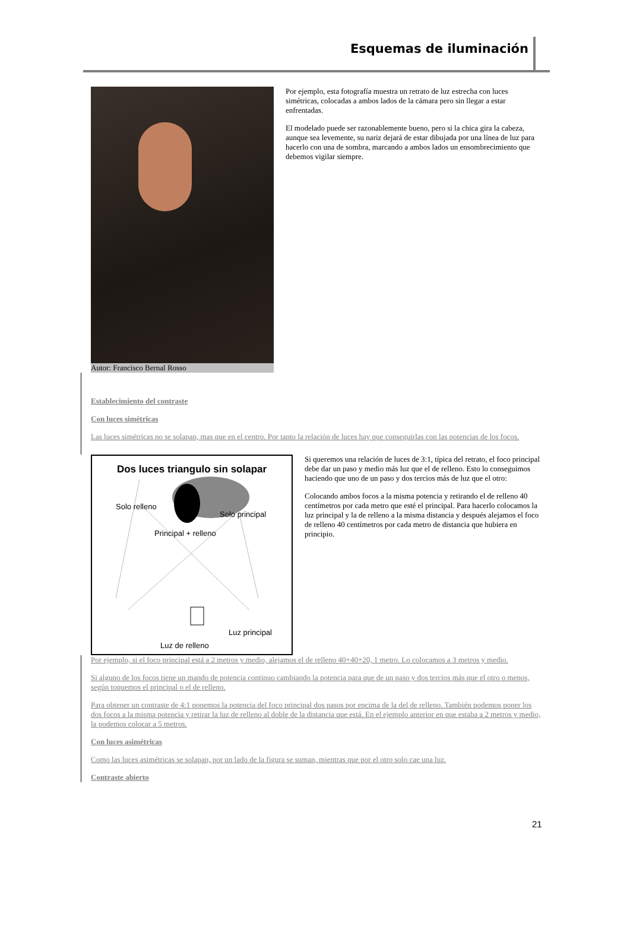Esquemas de iluminación
Autor: Francisco Bernal Rosso Por ejemplo, esta fotografía muestra un retrato de luz estrecha con luces simétricas, colocadas a ambos lados de la cámara pero sin llegar a estar enfrentadas.
El modelado puede ser razonablemente bueno, pero si la chica gira la cabeza, aunque sea levemente, su nariz dejará de estar dibujada por una línea de luz para hacerlo con una de sombra, marcando a ambos lados un ensombrecimiento que debemos vigilar siempre.
Establecimiento del contraste
Con luces simétricas
Las luces simétricas no se solapan, mas que en el centro. Por tanto la relación de luces hay que conseguirlas con las potencias de los focos.
Dos luces triangulo sin solapar
Solo relleno
Solo principal
Principal + relleno
Luz principal
Luz de relleno
Si queremos una relación de luces de 3:1, típica del retrato, el foco principal debe dar un paso y medio más luz que el de relleno. Esto lo conseguimos haciendo que uno de un paso y dos tercios más de luz que el otro:
Colocando ambos focos a la misma potencia y retirando el de relleno 40 centímetros por cada metro que esté el principal. Para hacerlo colocamos la luz principal y la de relleno a la misma distancia y después alejamos el foco de relleno 40 centímetros por cada metro de distancia que hubiera en principio.
Por ejemplo, si el foco principal está a 2 metros y medio, alejamos el de relleno 40+40+20, 1 metro. Lo colocamos a 3 metros y medio.
Si alguno de los focos tiene un mando de potencia continuo cambiando la potencia para que de un paso y dos tercios más que el otro o menos, según toquemos el principal o el de relleno.
Para obtener un contraste de 4:1 ponemos la potencia del foco principal dos pasos por encima de la del de relleno. También podemos poner los dos focos a la misma potencia y retirar la luz de relleno al doble de la distancia que está. En el ejemplo anterior en que estaba a 2 metros y medio, la podemos colocar a 5 metros.
Con luces asimétricas
Como las luces asimétricas se solapan, por un lado de la figura se suman, mientras que por el otro solo cae una luz.
Contraste abierto
21